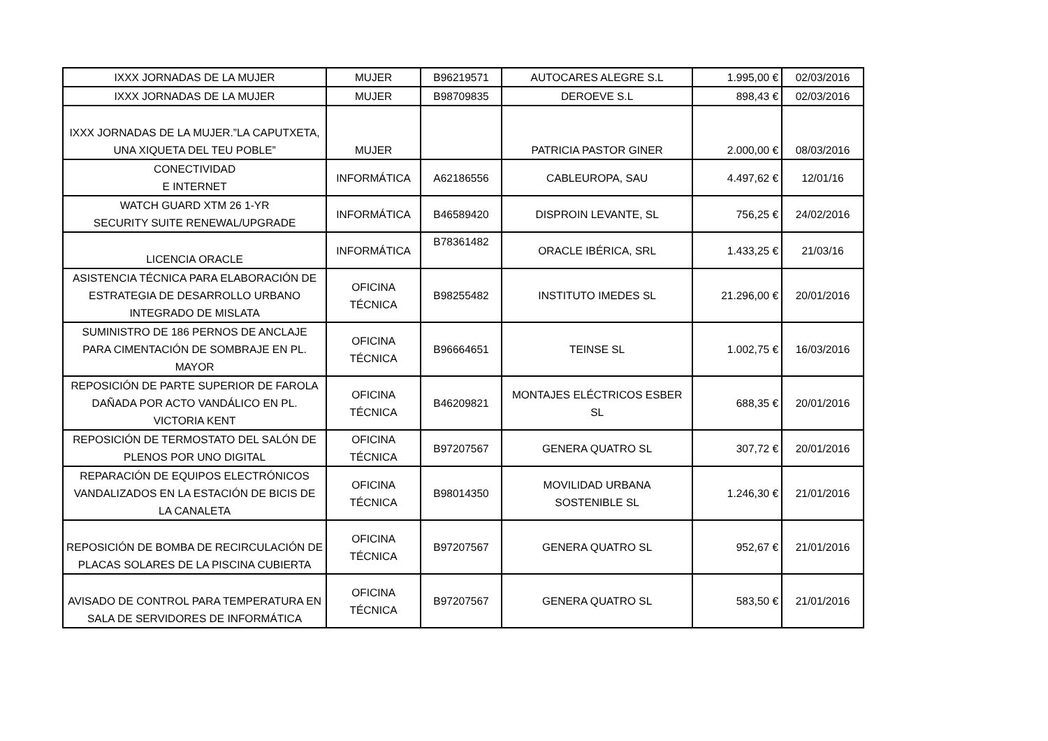| IXXX JORNADAS DE LA MUJER | MUJER | B96219571 | AUTOCARES ALEGRE S.L | 1.995,00 € | 02/03/2016 |
| IXXX JORNADAS DE LA MUJER | MUJER | B98709835 | DEROEVE S.L | 898,43 € | 02/03/2016 |
| IXXX JORNADAS DE LA MUJER.”LA CAPUTXETA, UNA XIQUETA DEL TEU POBLE” | MUJER | | PATRICIA PASTOR GINER | 2.000,00 € | 08/03/2016 |
| CONECTIVIDAD E INTERNET | INFORMÁTICA | A62186556 | CABLEUROPA, SAU | 4.497,62 € | 12/01/16 |
| WATCH GUARD XTM 26 1-YR SECURITY SUITE RENEWAL/UPGRADE | INFORMÁTICA | B46589420 | DISPROIN LEVANTE, SL | 756,25 € | 24/02/2016 |
| LICENCIA ORACLE | INFORMÁTICA | B78361482 | ORACLE IBÉRICA, SRL | 1.433,25 € | 21/03/16 |
| ASISTENCIA TÉCNICA PARA ELABORACIÓN DE ESTRATEGIA DE DESARROLLO URBANO INTEGRADO DE MISLATA | OFICINA TÉCNICA | B98255482 | INSTITUTO IMEDES SL | 21.296,00 € | 20/01/2016 |
| SUMINISTRO DE 186 PERNOS DE ANCLAJE PARA CIMENTACIÓN DE SOMBRAJE EN PL. MAYOR | OFICINA TÉCNICA | B96664651 | TEINSE SL | 1.002,75 € | 16/03/2016 |
| REPOSICIÓN DE PARTE SUPERIOR DE FAROLA DAÑADA POR ACTO VANDÁLICO EN PL. VICTORIA KENT | OFICINA TÉCNICA | B46209821 | MONTAJES ELÉCTRICOS ESBER SL | 688,35 € | 20/01/2016 |
| REPOSICIÓN DE TERMOSTATO DEL SALÓN DE PLENOS POR UNO DIGITAL | OFICINA TÉCNICA | B97207567 | GENERA QUATRO SL | 307,72 € | 20/01/2016 |
| REPARACIÓN DE EQUIPOS ELECTRÓNICOS VANDALIZADOS EN LA ESTACIÓN DE BICIS DE LA CANALETA | OFICINA TÉCNICA | B98014350 | MOVILIDAD URBANA SOSTENIBLE SL | 1.246,30 € | 21/01/2016 |
| REPOSICIÓN DE BOMBA DE RECIRCULACIÓN DE PLACAS SOLARES DE LA PISCINA CUBIERTA | OFICINA TÉCNICA | B97207567 | GENERA QUATRO SL | 952,67 € | 21/01/2016 |
| AVISADO DE CONTROL PARA TEMPERATURA EN SALA DE SERVIDORES DE INFORMÁTICA | OFICINA TÉCNICA | B97207567 | GENERA QUATRO SL | 583,50 € | 21/01/2016 |